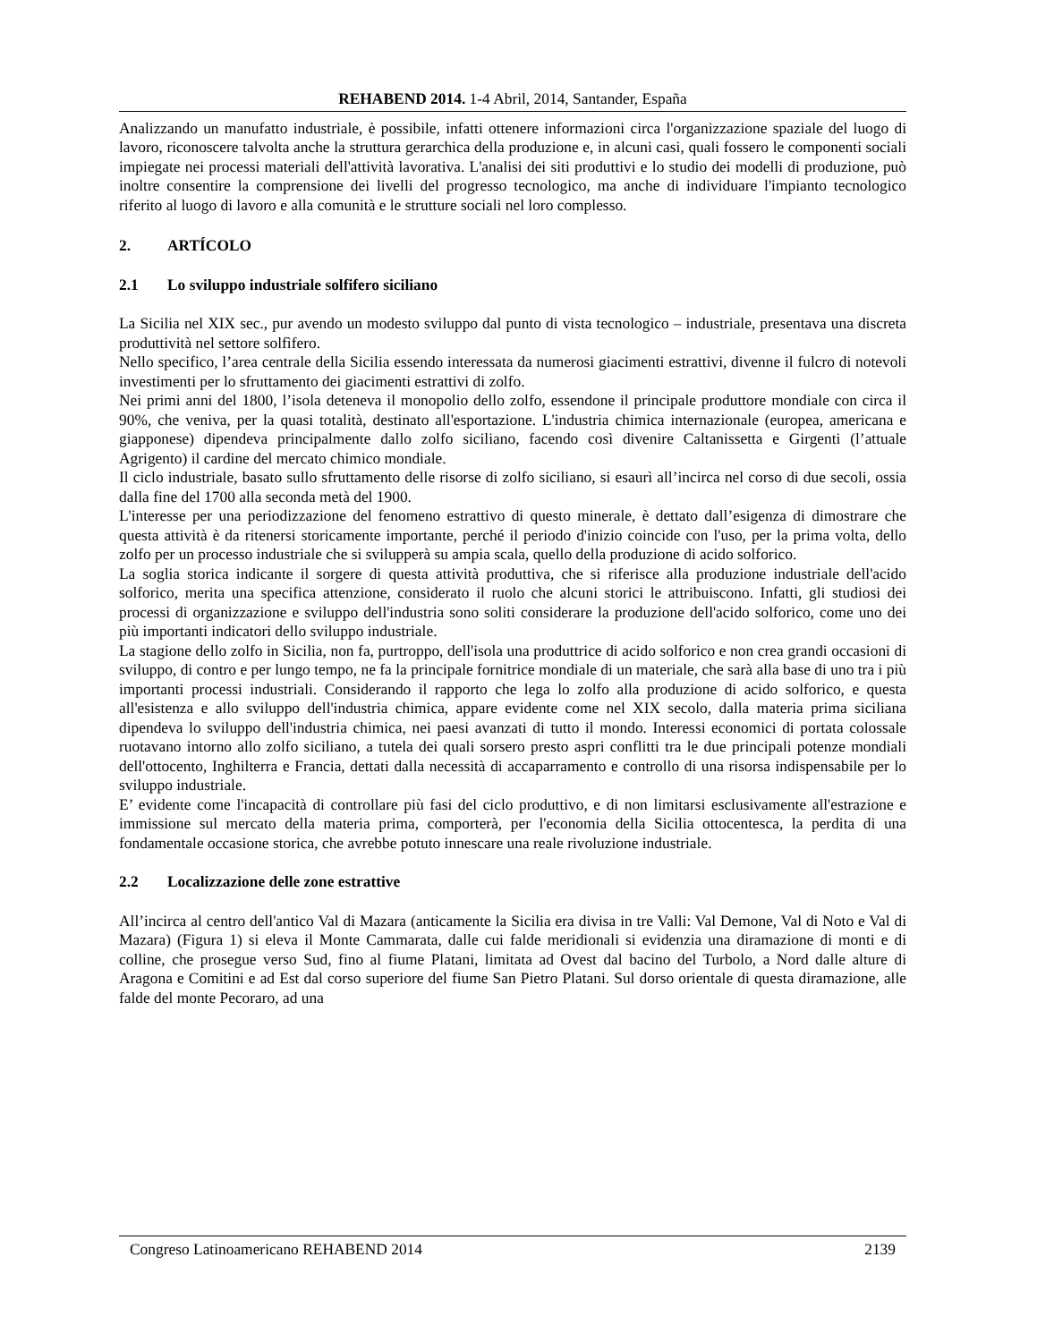REHABEND 2014. 1-4 Abril, 2014, Santander, España
Analizzando un manufatto industriale, è possibile, infatti ottenere informazioni circa l'organizzazione spaziale del luogo di lavoro, riconoscere talvolta anche la struttura gerarchica della produzione e, in alcuni casi, quali fossero le componenti sociali impiegate nei processi materiali dell'attività lavorativa. L'analisi dei siti produttivi e lo studio dei modelli di produzione, può inoltre consentire la comprensione dei livelli del progresso tecnologico, ma anche di individuare l'impianto tecnologico riferito al luogo di lavoro e alla comunità e le strutture sociali nel loro complesso.
2. ARTÍCOLO
2.1 Lo sviluppo industriale solfifero siciliano
La Sicilia nel XIX sec., pur avendo un modesto sviluppo dal punto di vista tecnologico – industriale, presentava una discreta produttività nel settore solfìfero.
Nello specifico, l’area centrale della Sicilia essendo interessata da numerosi giacimenti estrattivi, divenne il fulcro di notevoli investimenti per lo sfruttamento dei giacimenti estrattivi di zolfo.
Nei primi anni del 1800, l’isola deteneva il monopolio dello zolfo, essendone il principale produttore mondiale con circa il 90%, che veniva, per la quasi totalità, destinato all'esportazione. L'industria chimica internazionale (europea, americana e giapponese) dipendeva principalmente dallo zolfo siciliano, facendo così divenire Caltanissetta e Girgenti (l’attuale Agrigento) il cardine del mercato chimico mondiale.
Il ciclo industriale, basato sullo sfruttamento delle risorse di zolfo siciliano, si esaurì all’incirca nel corso di due secoli, ossia dalla fine del 1700 alla seconda metà del 1900.
L'interesse per una periodizzazione del fenomeno estrattivo di questo minerale, è dettato dall’esigenza di dimostrare che questa attività è da ritenersi storicamente importante, perché il periodo d'inizio coincide con l'uso, per la prima volta, dello zolfo per un processo industriale che si svilupperà su ampia scala, quello della produzione di acido solforico.
La soglia storica indicante il sorgere di questa attività produttiva, che si riferisce alla produzione industriale dell'acido solforico, merita una specifica attenzione, considerato il ruolo che alcuni storici le attribuiscono. Infatti, gli studiosi dei processi di organizzazione e sviluppo dell'industria sono soliti considerare la produzione dell'acido solforico, come uno dei più importanti indicatori dello sviluppo industriale.
La stagione dello zolfo in Sicilia, non fa, purtroppo, dell'isola una produttrice di acido solforico e non crea grandi occasioni di sviluppo, di contro e per lungo tempo, ne fa la principale fornitrice mondiale di un materiale, che sarà alla base di uno tra i più importanti processi industriali. Considerando il rapporto che lega lo zolfo alla produzione di acido solforico, e questa all'esistenza e allo sviluppo dell'industria chimica, appare evidente come nel XIX secolo, dalla materia prima siciliana dipendeva lo sviluppo dell'industria chimica, nei paesi avanzati di tutto il mondo. Interessi economici di portata colossale ruotavano intorno allo zolfo siciliano, a tutela dei quali sorsero presto aspri conflitti tra le due principali potenze mondiali dell'ottocento, Inghilterra e Francia, dettati dalla necessità di accaparramento e controllo di una risorsa indispensabile per lo sviluppo industriale.
E’ evidente come l'incapacità di controllare più fasi del ciclo produttivo, e di non limitarsi esclusivamente all'estrazione e immissione sul mercato della materia prima, comporterà, per l'economia della Sicilia ottocentesca, la perdita di una fondamentale occasione storica, che avrebbe potuto innescare una reale rivoluzione industriale.
2.2 Localizzazione delle zone estrattive
All’incirca al centro dell'antico Val di Mazara (anticamente la Sicilia era divisa in tre Valli: Val Demone, Val di Noto e Val di Mazara) (Figura 1) si eleva il Monte Cammarata, dalle cui falde meridionali si evidenzia una diramazione di monti e di colline, che prosegue verso Sud, fino al fiume Platani, limitata ad Ovest dal bacino del Turbolo, a Nord dalle alture di Aragona e Comitini e ad Est dal corso superiore del fiume San Pietro Platani. Sul dorso orientale di questa diramazione, alle falde del monte Pecoraro, ad una
Congreso Latinoamericano REHABEND 2014 2139